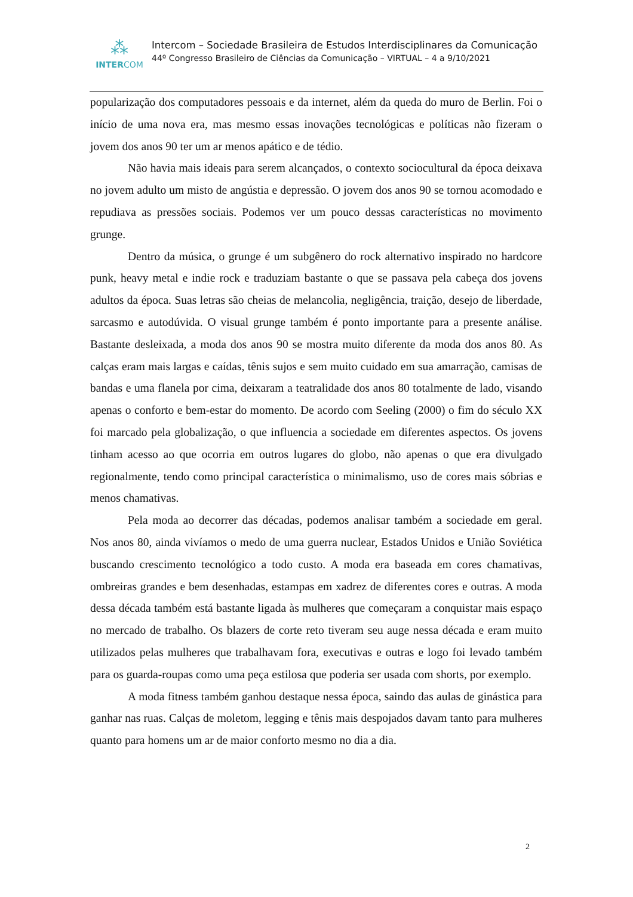⁂
INTERCOM
Intercom – Sociedade Brasileira de Estudos Interdisciplinares da Comunicação
44º Congresso Brasileiro de Ciências da Comunicação – VIRTUAL – 4 a 9/10/2021
popularização dos computadores pessoais e da internet, além da queda do muro de Berlin. Foi o início de uma nova era, mas mesmo essas inovações tecnológicas e políticas não fizeram o jovem dos anos 90 ter um ar menos apático e de tédio.
Não havia mais ideais para serem alcançados, o contexto sociocultural da época deixava no jovem adulto um misto de angústia e depressão. O jovem dos anos 90 se tornou acomodado e repudiava as pressões sociais. Podemos ver um pouco dessas características no movimento grunge.
Dentro da música, o grunge é um subgênero do rock alternativo inspirado no hardcore punk, heavy metal e indie rock e traduziam bastante o que se passava pela cabeça dos jovens adultos da época. Suas letras são cheias de melancolia, negligência, traição, desejo de liberdade, sarcasmo e autodúvida. O visual grunge também é ponto importante para a presente análise. Bastante desleixada, a moda dos anos 90 se mostra muito diferente da moda dos anos 80. As calças eram mais largas e caídas, tênis sujos e sem muito cuidado em sua amarração, camisas de bandas e uma flanela por cima, deixaram a teatralidade dos anos 80 totalmente de lado, visando apenas o conforto e bem-estar do momento. De acordo com Seeling (2000) o fim do século XX foi marcado pela globalização, o que influencia a sociedade em diferentes aspectos. Os jovens tinham acesso ao que ocorria em outros lugares do globo, não apenas o que era divulgado regionalmente, tendo como principal característica o minimalismo, uso de cores mais sóbrias e menos chamativas.
Pela moda ao decorrer das décadas, podemos analisar também a sociedade em geral. Nos anos 80, ainda vivíamos o medo de uma guerra nuclear, Estados Unidos e União Soviética buscando crescimento tecnológico a todo custo. A moda era baseada em cores chamativas, ombreiras grandes e bem desenhadas, estampas em xadrez de diferentes cores e outras. A moda dessa década também está bastante ligada às mulheres que começaram a conquistar mais espaço no mercado de trabalho. Os blazers de corte reto tiveram seu auge nessa década e eram muito utilizados pelas mulheres que trabalhavam fora, executivas e outras e logo foi levado também para os guarda-roupas como uma peça estilosa que poderia ser usada com shorts, por exemplo.
A moda fitness também ganhou destaque nessa época, saindo das aulas de ginástica para ganhar nas ruas. Calças de moletom, legging e tênis mais despojados davam tanto para mulheres quanto para homens um ar de maior conforto mesmo no dia a dia.
2